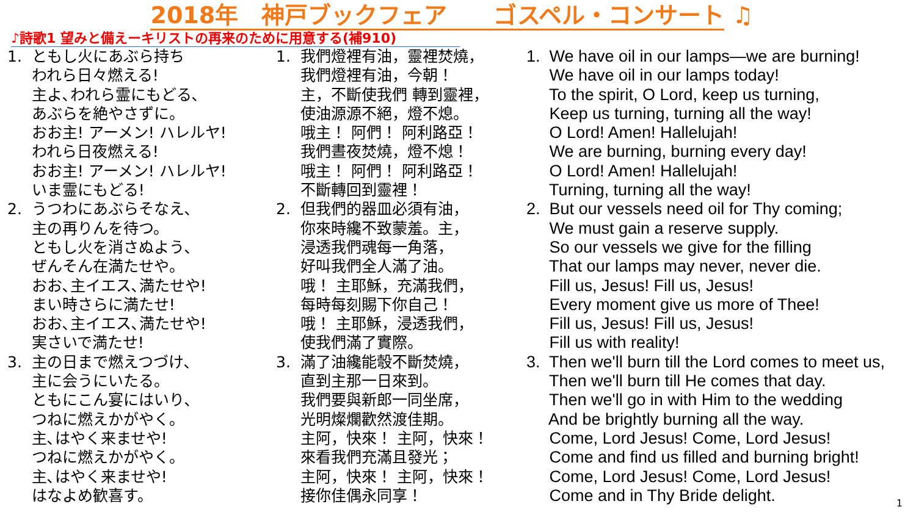2018年　神戸ブックフェア　　ゴスペル・コンサート ♫
♪詩歌1 望みと備えーキリストの再来のために用意する(補910)
1. ともし火にあぶら持ち われら日々燃える! 主よ､われら霊にもどる､ あぶらを絶やさずに。 おお主! アーメン! ハレルヤ! われら日夜燃える! おお主! アーメン! ハレルヤ! いま霊にもどる! 2. うつわにあぶらそなえ､ 主の再りんを待つ。 ともし火を消さぬよう､ ぜんそん在満たせや。 おお､主イエス､満たせや! まい時さらに満たせ! おお､主イエス､満たせや! 実さいで満たせ! 3. 主の日まで燃えつづけ､ 主に会うにいたる。 ともにこん宴にはいり､ つねに燃えかがやく。 主､はやく来ませや! つねに燃えかがやく。 主､はやく来ませや! はなよめ歓喜す。
1. 我們燈裡有油，靈裡焚燒， 我們燈裡有油，今朝！ 主，不斷使我們 轉到靈裡， 使油源源不絕，燈不熄。 哦主！ 阿們！ 阿利路亞！ 我們晝夜焚燒，燈不熄！ 哦主！ 阿們！ 阿利路亞！ 不斷轉回到靈裡！ 2. 但我們的器皿必須有油， 你來時纔不致蒙羞。主， 浸透我們魂每一角落， 好叫我們全人滿了油。 哦！ 主耶穌，充滿我們， 每時每刻賜下你自己！ 哦！ 主耶穌，浸透我們， 使我們滿了實際。 3. 滿了油纔能彀不斷焚燒， 直到主那一日來到。 我們要與新郎一同坐席， 光明燦爛歡然渡佳期。 主阿，快來！ 主阿，快來！ 來看我們充滿且發光； 主阿，快來！ 主阿，快來！ 接你佳偶永同享！
1. We have oil in our lamps—we are burning! We have oil in our lamps today! To the spirit, O Lord, keep us turning, Keep us turning, turning all the way! O Lord! Amen! Hallelujah! We are burning, burning every day! O Lord! Amen! Hallelujah! Turning, turning all the way! 2. But our vessels need oil for Thy coming; We must gain a reserve supply. So our vessels we give for the filling That our lamps may never, never die. Fill us, Jesus! Fill us, Jesus! Every moment give us more of Thee! Fill us, Jesus! Fill us, Jesus! Fill us with reality! 3. Then we'll burn till the Lord comes to meet us, Then we'll burn till He comes that day. Then we'll go in with Him to the wedding And be brightly burning all the way. Come, Lord Jesus! Come, Lord Jesus! Come and find us filled and burning bright! Come, Lord Jesus! Come, Lord Jesus! Come and in Thy Bride delight.
1